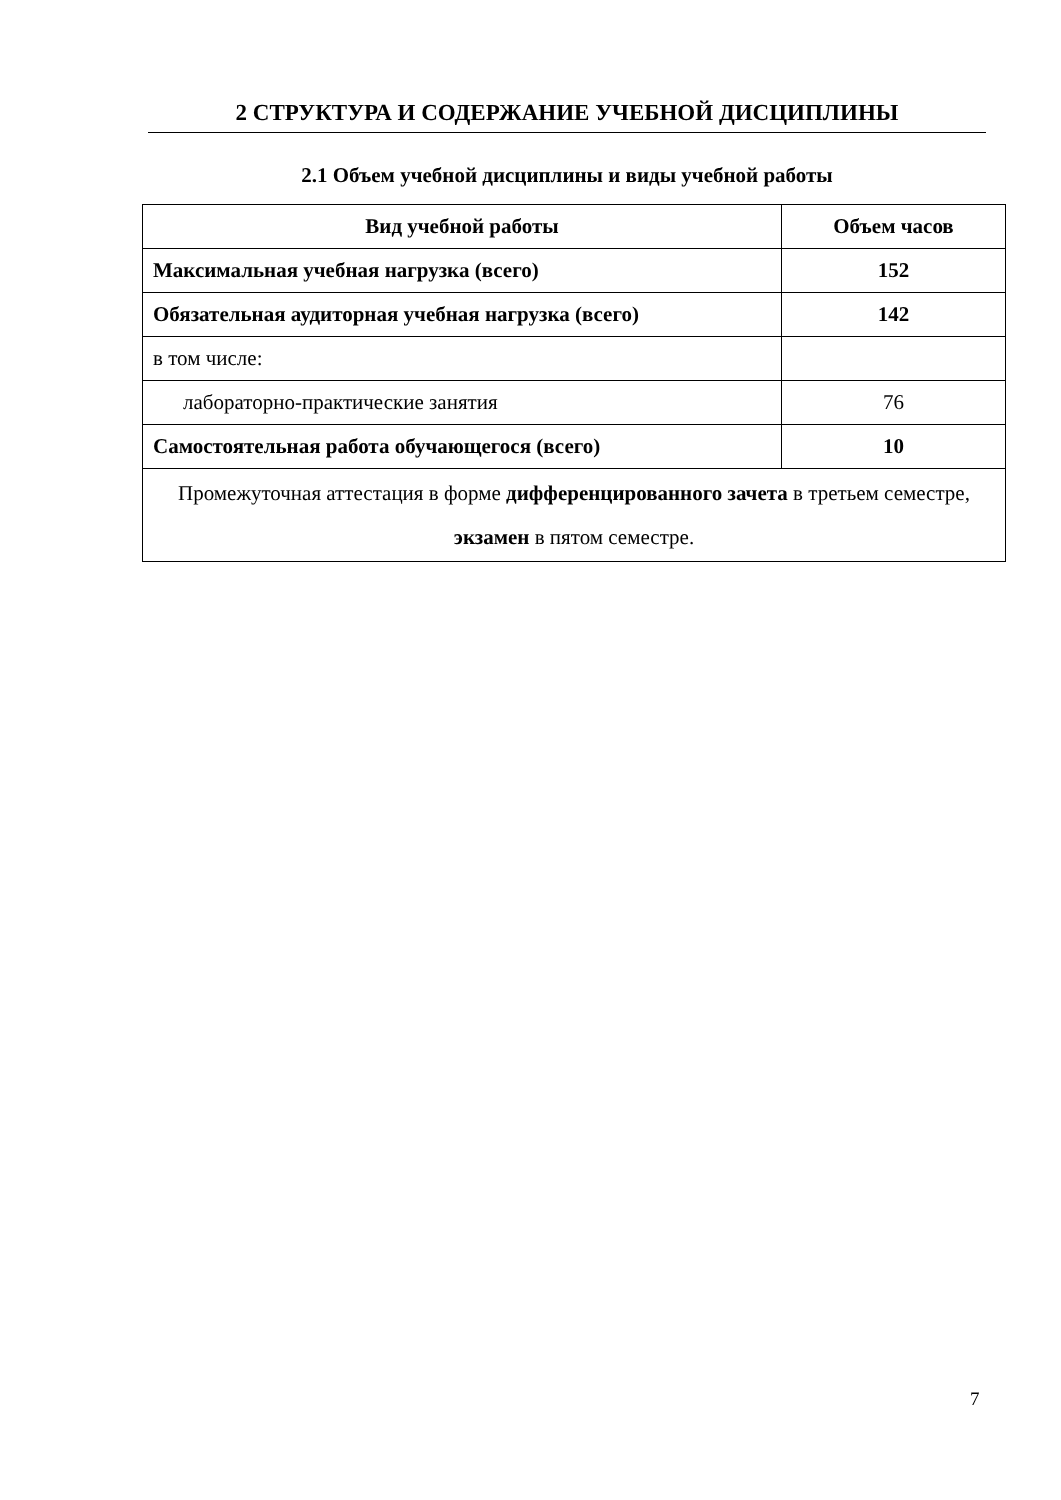2 СТРУКТУРА И СОДЕРЖАНИЕ УЧЕБНОЙ ДИСЦИПЛИНЫ
2.1 Объем учебной дисциплины и виды учебной работы
| Вид учебной работы | Объем часов |
| --- | --- |
| Максимальная учебная нагрузка (всего) | 152 |
| Обязательная аудиторная учебная нагрузка (всего) | 142 |
| в том числе: | |
| лабораторно-практические занятия | 76 |
| Самостоятельная работа обучающегося (всего) | 10 |
| Промежуточная аттестация в форме дифференцированного зачета в третьем семестре, экзамен в пятом семестре. | |
7